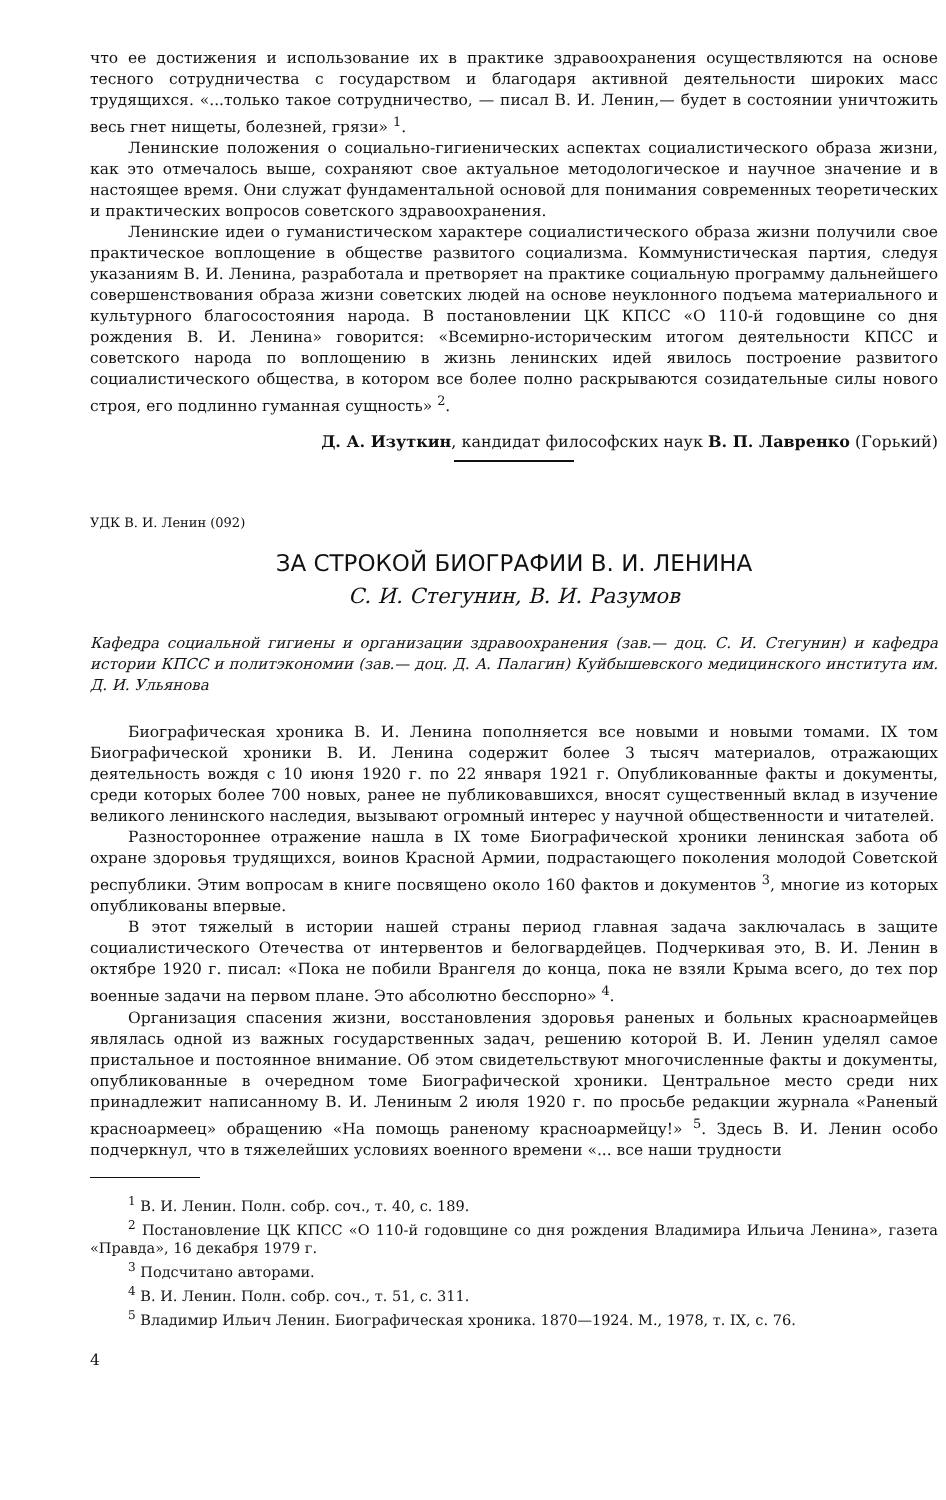что ее достижения и использование их в практике здравоохранения осуществляются на основе тесного сотрудничества с государством и благодаря активной деятельности широких масс трудящихся. «...только такое сотрудничество, — писал В. И. Ленин,— будет в состоянии уничтожить весь гнет нищеты, болезней, грязи» <sup>1</sup>.
Ленинские положения о социально-гигиенических аспектах социалистического образа жизни, как это отмечалось выше, сохраняют свое актуальное методологическое и научное значение и в настоящее время. Они служат фундаментальной основой для понимания современных теоретических и практических вопросов советского здравоохранения.
Ленинские идеи о гуманистическом характере социалистического образа жизни получили свое практическое воплощение в обществе развитого социализма. Коммунистическая партия, следуя указаниям В. И. Ленина, разработала и претворяет на практике социальную программу дальнейшего совершенствования образа жизни советских людей на основе неуклонного подъема материального и культурного благосостояния народа. В постановлении ЦК КПСС «О 110-й годовщине со дня рождения В. И. Ленина» говорится: «Всемирно-историческим итогом деятельности КПСС и советского народа по воплощению в жизнь ленинских идей явилось построение развитого социалистического общества, в котором все более полно раскрываются созидательные силы нового строя, его подлинно гуманная сущность» <sup>2</sup>.
Д. А. Изуткин, кандидат философских наук В. П. Лавренко (Горький)
УДК В. И. Ленин (092)
ЗА СТРОКОЙ БИОГРАФИИ В. И. ЛЕНИНА
С. И. Стегунин, В. И. Разумов
Кафедра социальной гигиены и организации здравоохранения (зав.— доц. С. И. Стегунин) и кафедра истории КПСС и политэкономии (зав.— доц. Д. А. Палагин) Куйбышевского медицинского института им. Д. И. Ульянова
Биографическая хроника В. И. Ленина пополняется все новыми и новыми томами. IX том Биографической хроники В. И. Ленина содержит более 3 тысяч материалов, отражающих деятельность вождя с 10 июня 1920 г. по 22 января 1921 г. Опубликованные факты и документы, среди которых более 700 новых, ранее не публиковавшихся, вносят существенный вклад в изучение великого ленинского наследия, вызывают огромный интерес у научной общественности и читателей.
Разностороннее отражение нашла в IX томе Биографической хроники ленинская забота об охране здоровья трудящихся, воинов Красной Армии, подрастающего поколения молодой Советской республики. Этим вопросам в книге посвящено около 160 фактов и документов <sup>3</sup>, многие из которых опубликованы впервые.
В этот тяжелый в истории нашей страны период главная задача заключалась в защите социалистического Отечества от интервентов и белогвардейцев. Подчеркивая это, В. И. Ленин в октябре 1920 г. писал: «Пока не побили Врангеля до конца, пока не взяли Крыма всего, до тех пор военные задачи на первом плане. Это абсолютно бесспорно» <sup>4</sup>.
Организация спасения жизни, восстановления здоровья раненых и больных красноармейцев являлась одной из важных государственных задач, решению которой В. И. Ленин уделял самое пристальное и постоянное внимание. Об этом свидетельствуют многочисленные факты и документы, опубликованные в очередном томе Биографической хроники. Центральное место среди них принадлежит написанному В. И. Лениным 2 июля 1920 г. по просьбе редакции журнала «Раненый красноармеец» обращению «На помощь раненому красноармейцу!» <sup>5</sup>. Здесь В. И. Ленин особо подчеркнул, что в тяжелейших условиях военного времени «... все наши трудности
<sup>1</sup> В. И. Ленин. Полн. собр. соч., т. 40, с. 189.
<sup>2</sup> Постановление ЦК КПСС «О 110-й годовщине со дня рождения Владимира Ильича Ленина», газета «Правда», 16 декабря 1979 г.
<sup>3</sup> Подсчитано авторами.
<sup>4</sup> В. И. Ленин. Полн. собр. соч., т. 51, с. 311.
<sup>5</sup> Владимир Ильич Ленин. Биографическая хроника. 1870—1924. М., 1978, т. IX, с. 76.
4